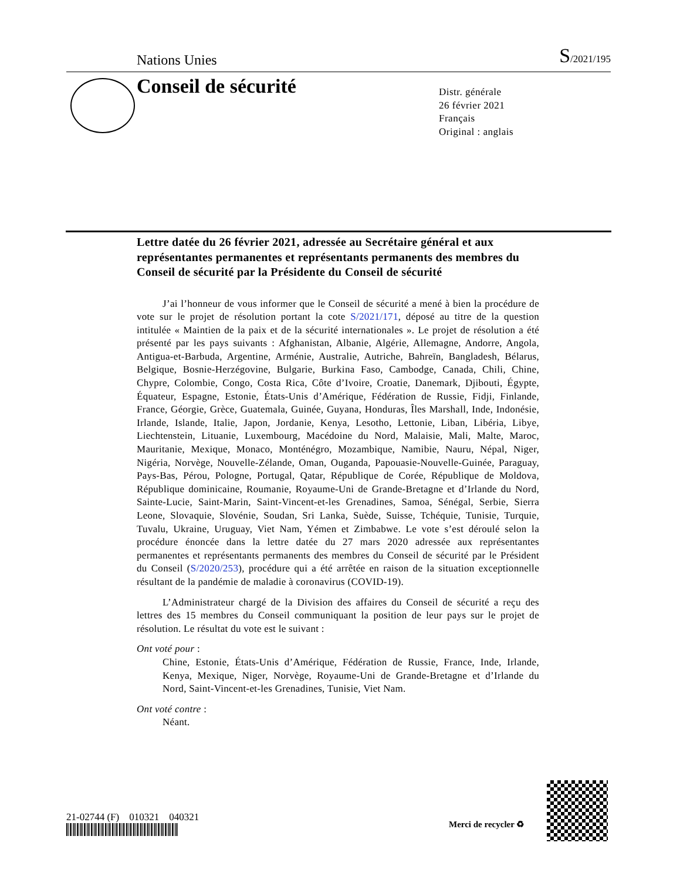Nations Unies S/2021/195
Conseil de sécurité
Distr. générale
26 février 2021
Français
Original : anglais
Lettre datée du 26 février 2021, adressée au Secrétaire général et aux représentantes permanentes et représentants permanents des membres du Conseil de sécurité par la Présidente du Conseil de sécurité
J’ai l’honneur de vous informer que le Conseil de sécurité a mené à bien la procédure de vote sur le projet de résolution portant la cote S/2021/171, déposé au titre de la question intitulée « Maintien de la paix et de la sécurité internationales ». Le projet de résolution a été présenté par les pays suivants : Afghanistan, Albanie, Algérie, Allemagne, Andorre, Angola, Antigua-et-Barbuda, Argentine, Arménie, Australie, Autriche, Bahreïn, Bangladesh, Bélarus, Belgique, Bosnie-Herzégovine, Bulgarie, Burkina Faso, Cambodge, Canada, Chili, Chine, Chypre, Colombie, Congo, Costa Rica, Côte d’Ivoire, Croatie, Danemark, Djibouti, Égypte, Équateur, Espagne, Estonie, États-Unis d’Amérique, Fédération de Russie, Fidji, Finlande, France, Géorgie, Grèce, Guatemala, Guinée, Guyana, Honduras, Îles Marshall, Inde, Indonésie, Irlande, Islande, Italie, Japon, Jordanie, Kenya, Lesotho, Lettonie, Liban, Libéria, Libye, Liechtenstein, Lituanie, Luxembourg, Macédoine du Nord, Malaisie, Mali, Malte, Maroc, Mauritanie, Mexique, Monaco, Monténégro, Mozambique, Namibie, Nauru, Népal, Niger, Nigéria, Norvège, Nouvelle-Zélande, Oman, Ouganda, Papouasie-Nouvelle-Guinée, Paraguay, Pays-Bas, Pérou, Pologne, Portugal, Qatar, République de Corée, République de Moldova, République dominicaine, Roumanie, Royaume-Uni de Grande-Bretagne et d’Irlande du Nord, Sainte-Lucie, Saint-Marin, Saint-Vincent-et-les Grenadines, Samoa, Sénégal, Serbie, Sierra Leone, Slovaquie, Slovénie, Soudan, Sri Lanka, Suède, Suisse, Tchéquie, Tunisie, Turquie, Tuvalu, Ukraine, Uruguay, Viet Nam, Yémen et Zimbabwe. Le vote s’est déroulé selon la procédure énoncée dans la lettre datée du 27 mars 2020 adressée aux représentantes permanentes et représentants permanents des membres du Conseil de sécurité par le Président du Conseil (S/2020/253), procédure qui a été arrêtée en raison de la situation exceptionnelle résultant de la pandémie de maladie à coronavirus (COVID-19).
L’Administrateur chargé de la Division des affaires du Conseil de sécurité a reçu des lettres des 15 membres du Conseil communiquant la position de leur pays sur le projet de résolution. Le résultat du vote est le suivant :
Ont voté pour :
Chine, Estonie, États-Unis d’Amérique, Fédération de Russie, France, Inde, Irlande, Kenya, Mexique, Niger, Norvège, Royaume-Uni de Grande-Bretagne et d’Irlande du Nord, Saint-Vincent-et-les Grenadines, Tunisie, Viet Nam.
Ont voté contre :
Néant.
21-02744 (F) 010321 040321
Merci de recycler ♻